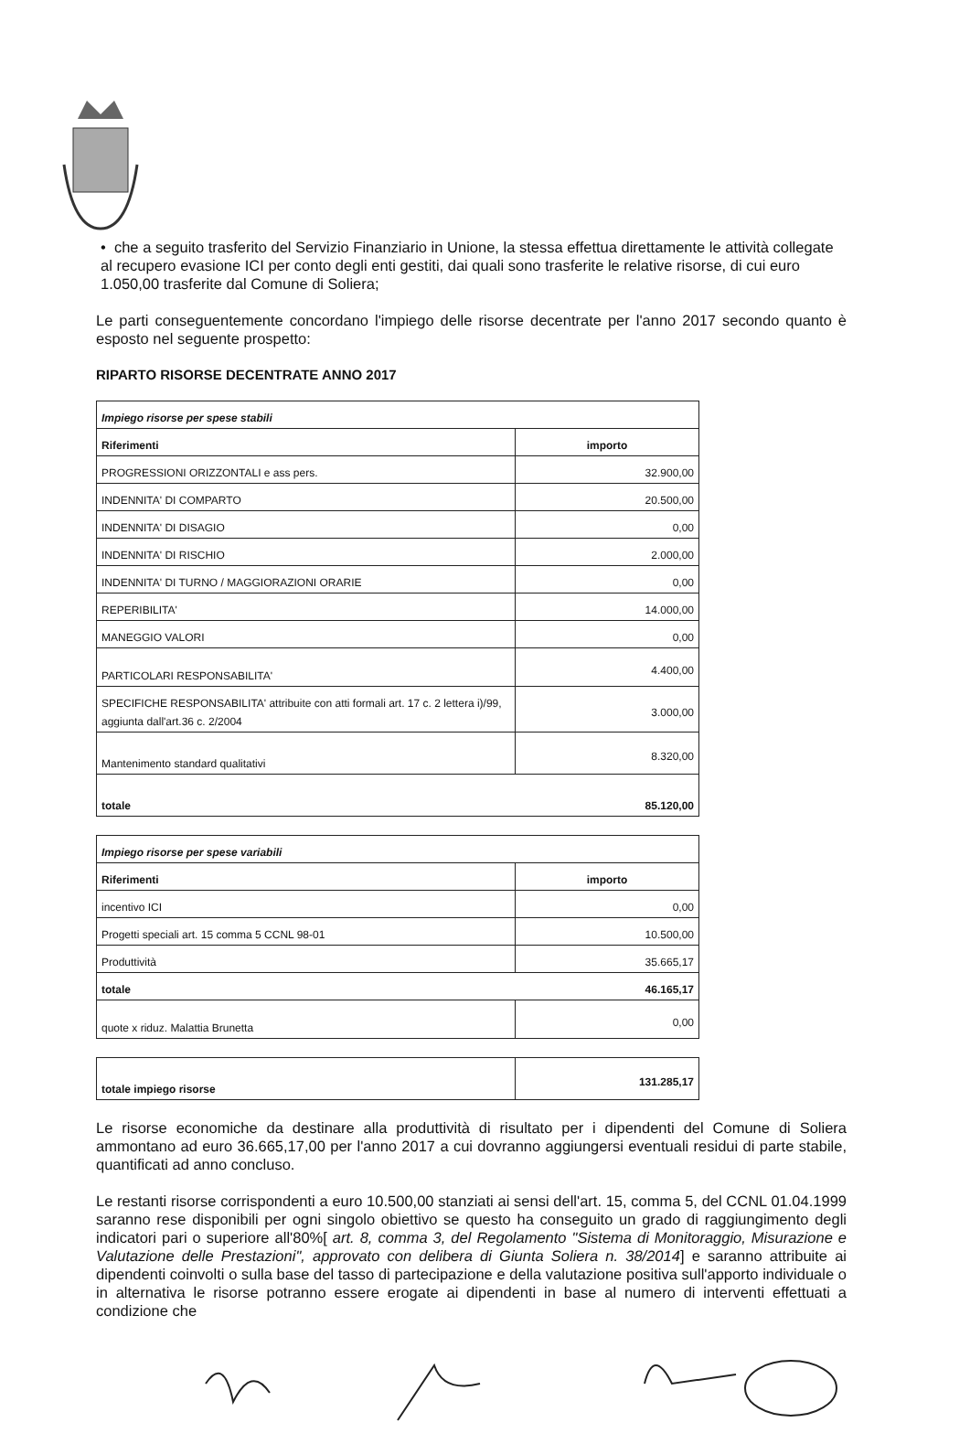• che a seguito trasferito del Servizio Finanziario in Unione, la stessa effettua direttamente le attività collegate al recupero evasione ICI per conto degli enti gestiti, dai quali sono trasferite le relative risorse, di cui euro 1.050,00 trasferite dal Comune di Soliera;
Le parti conseguentemente concordano l'impiego delle risorse decentrate per l'anno 2017 secondo quanto è esposto nel seguente prospetto:
RIPARTO RISORSE DECENTRATE ANNO 2017
| Impiego risorse per spese stabili | |
| --- | --- |
| Riferimenti | importo |
| PROGRESSIONI ORIZZONTALI e ass pers. | 32.900,00 |
| INDENNITA' DI COMPARTO | 20.500,00 |
| INDENNITA' DI DISAGIO | 0,00 |
| INDENNITA' DI RISCHIO | 2.000,00 |
| INDENNITA' DI TURNO / MAGGIORAZIONI ORARIE | 0,00 |
| REPERIBILITA' | 14.000,00 |
| MANEGGIO VALORI | 0,00 |
| PARTICOLARI RESPONSABILITA' | 4.400,00 |
| SPECIFICHE RESPONSABILITA' attribuite con atti formali art. 17 c. 2 lettera i)/99, aggiunta dall'art.36 c. 2/2004 | 3.000,00 |
| Mantenimento standard qualitativi | 8.320,00 |
| totale 85.120,00 | |
| Impiego risorse per spese variabili | |
| --- | --- |
| Riferimenti | importo |
| incentivo ICI | 0,00 |
| Progetti speciali art. 15 comma 5 CCNL 98-01 | 10.500,00 |
| Produttività | 35.665,17 |
| totale 46.165,17 | |
| quote x riduz. Malattia Brunetta | 0,00 |
| totale impiego risorse | 131.285,17 |
Le risorse economiche da destinare alla produttività di risultato per i dipendenti del Comune di Soliera ammontano ad euro 36.665,17,00 per l'anno 2017 a cui dovranno aggiungersi eventuali residui di parte stabile, quantificati ad anno concluso.
Le restanti risorse corrispondenti a euro 10.500,00 stanziati ai sensi dell'art. 15, comma 5, del CCNL 01.04.1999 saranno rese disponibili per ogni singolo obiettivo se questo ha conseguito un grado di raggiungimento degli indicatori pari o superiore all'80%[ art. 8, comma 3, del Regolamento "Sistema di Monitoraggio, Misurazione e Valutazione delle Prestazioni", approvato con delibera di Giunta Soliera n. 38/2014] e saranno attribuite ai dipendenti coinvolti o sulla base del tasso di partecipazione e della valutazione positiva sull'apporto individuale o in alternativa le risorse potranno essere erogate ai dipendenti in base al numero di interventi effettuati a condizione che